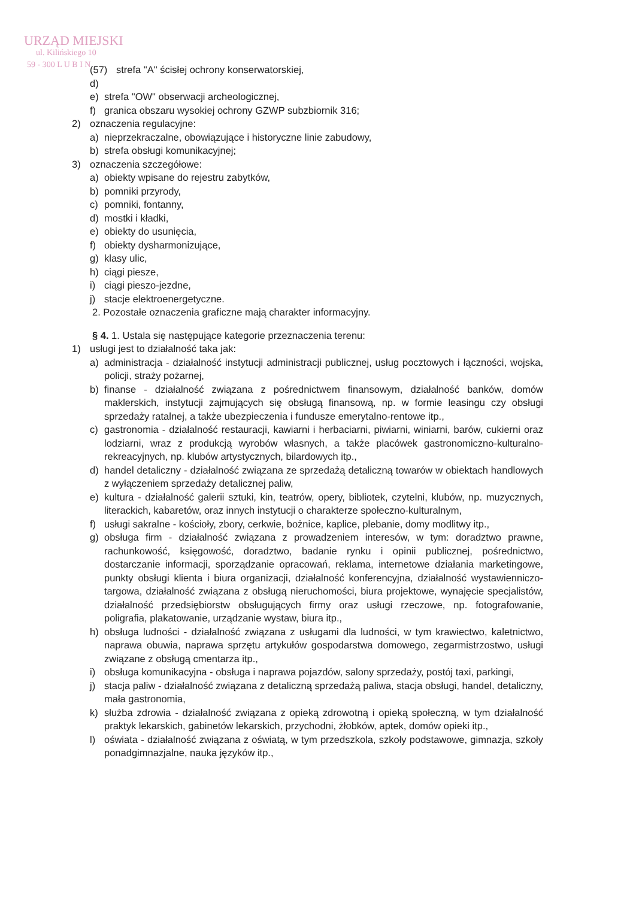URZĄD MIEJSKI
ul. Kilińskiego 10
59 - 300 L U B I N
(57) d) strefa "A" ścisłej ochrony konserwatorskiej,
e) strefa "OW" obserwacji archeologicznej,
f) granica obszaru wysokiej ochrony GZWP subzbiornik 316;
2) oznaczenia regulacyjne:
a) nieprzekraczalne, obowiązujące i historyczne linie zabudowy,
b) strefa obsługi komunikacyjnej;
3) oznaczenia szczegółowe:
a) obiekty wpisane do rejestru zabytków,
b) pomniki przyrody,
c) pomniki, fontanny,
d) mostki i kładki,
e) obiekty do usunięcia,
f) obiekty dysharmonizujące,
g) klasy ulic,
h) ciągi piesze,
i) ciągi pieszo-jezdne,
j) stacje elektroenergetyczne.
2. Pozostałe oznaczenia graficzne mają charakter informacyjny.
§ 4. 1. Ustala się następujące kategorie przeznaczenia terenu:
1) usługi jest to działalność taka jak:
a) administracja - działalność instytucji administracji publicznej, usług pocztowych i łączności, wojska, policji, straży pożarnej,
b) finanse - działalność związana z pośrednictwem finansowym, działalność banków, domów maklerskich, instytucji zajmujących się obsługą finansową, np. w formie leasingu czy obsługi sprzedaży ratalnej, a także ubezpieczenia i fundusze emerytalno-rentowe itp.,
c) gastronomia - działalność restauracji, kawiarni i herbaciarni, piwiarni, winiarni, barów, cukierni oraz lodziarni, wraz z produkcją wyrobów własnych, a także placówek gastronomiczno-kulturalno-rekreacyjnych, np. klubów artystycznych, bilardowych itp.,
d) handel detaliczny - działalność związana ze sprzedażą detaliczną towarów w obiektach handlowych z wyłączeniem sprzedaży detalicznej paliw,
e) kultura - działalność galerii sztuki, kin, teatrów, opery, bibliotek, czytelni, klubów, np. muzycznych, literackich, kabaretów, oraz innych instytucji o charakterze społeczno-kulturalnym,
f) usługi sakralne - kościoły, zbory, cerkwie, bożnice, kaplice, plebanie, domy modlitwy itp.,
g) obsługa firm - działalność związana z prowadzeniem interesów, w tym: doradztwo prawne, rachunkowość, księgowość, doradztwo, badanie rynku i opinii publicznej, pośrednictwo, dostarczanie informacji, sporządzanie opracowań, reklama, internetowe działania marketingowe, punkty obsługi klienta i biura organizacji, działalność konferencyjna, działalność wystawienniczo-targowa, działalność związana z obsługą nieruchomości, biura projektowe, wynajęcie specjalistów, działalność przedsiębiorstw obsługujących firmy oraz usługi rzeczowe, np. fotografowanie, poligrafia, plakatowanie, urządzanie wystaw, biura itp.,
h) obsługa ludności - działalność związana z usługami dla ludności, w tym krawiectwo, kaletnictwo, naprawa obuwia, naprawa sprzętu artykułów gospodarstwa domowego, zegarmistrzostwo, usługi związane z obsługą cmentarza itp.,
i) obsługa komunikacyjna - obsługa i naprawa pojazdów, salony sprzedaży, postój taxi, parkingi,
j) stacja paliw - działalność związana z detaliczną sprzedażą paliwa, stacja obsługi, handel, detaliczny, mała gastronomia,
k) służba zdrowia - działalność związana z opieką zdrowotną i opieką społeczną, w tym działalność praktyk lekarskich, gabinetów lekarskich, przychodni, żłobków, aptek, domów opieki itp.,
l) oświata - działalność związana z oświatą, w tym przedszkola, szkoły podstawowe, gimnazja, szkoły ponadgimnazjalne, nauka języków itp.,